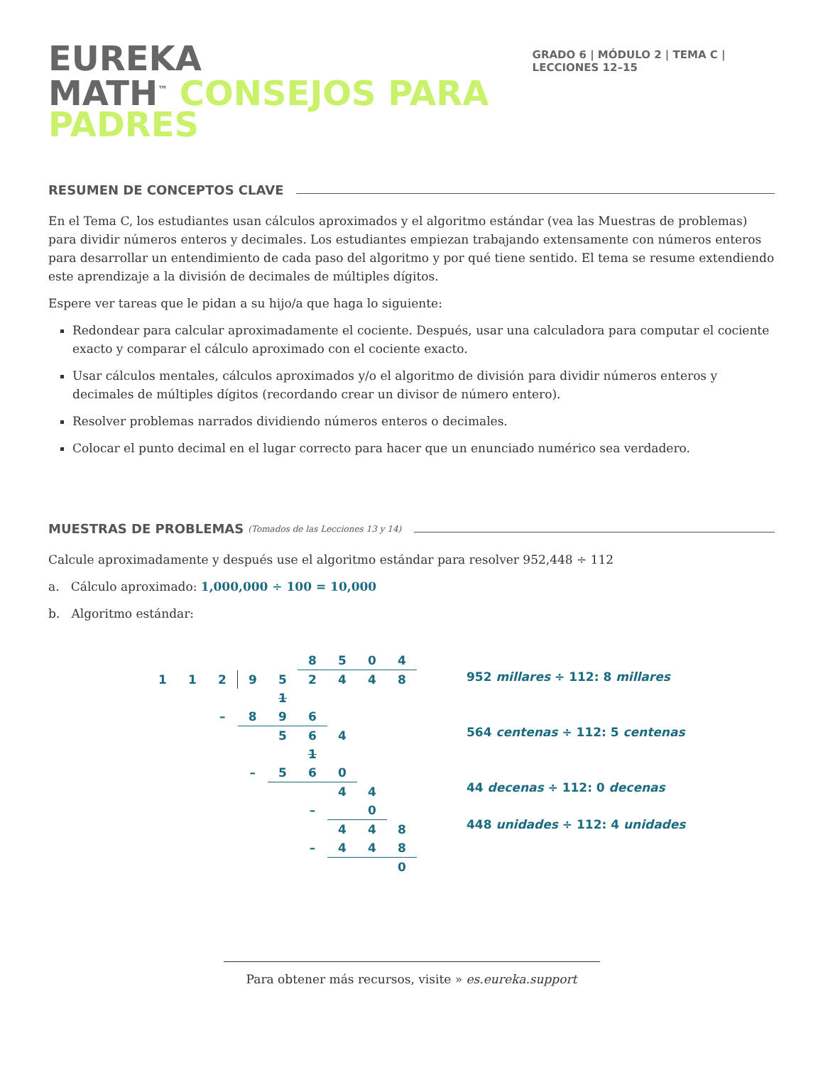EUREKA
MATH<sup>™</sup> CONSEJOS PARA PADRES
GRADO 6 | MÓDULO 2 | TEMA C | LECCIONES 12–15
RESUMEN DE CONCEPTOS CLAVE
En el Tema C, los estudiantes usan cálculos aproximados y el algoritmo estándar (vea las Muestras de problemas) para dividir números enteros y decimales. Los estudiantes empiezan trabajando extensamente con números enteros para desarrollar un entendimiento de cada paso del algoritmo y por qué tiene sentido. El tema se resume extendiendo este aprendizaje a la división de decimales de múltiples dígitos.
Espere ver tareas que le pidan a su hijo/a que haga lo siguiente:
Redondear para calcular aproximadamente el cociente. Después, usar una calculadora para computar el cociente exacto y comparar el cálculo aproximado con el cociente exacto.
Usar cálculos mentales, cálculos aproximados y/o el algoritmo de división para dividir números enteros y decimales de múltiples dígitos (recordando crear un divisor de número entero).
Resolver problemas narrados dividiendo números enteros o decimales.
Colocar el punto decimal en el lugar correcto para hacer que un enunciado numérico sea verdadero.
MUESTRAS DE PROBLEMAS (Tomados de las Lecciones 13 y 14)
Calcule aproximadamente y después use el algoritmo estándar para resolver 952,448 ÷ 112
a. Cálculo aproximado: 1,000,000 ÷ 100 = 10,000
b. Algoritmo estándar:
| | | | | | 8 | 5 | 0 | 4 |
| 1 | 1 | 2 | 9 | 5 | 2 | 4 | 4 | 8 |
| | | | | 1 | | | | |
| | | – | 8 | 9 | 6 | | | |
| | | | | 5 | 6 | 4 | | |
| | | | | | 1 | | | |
| | | | – | 5 | 6 | 0 | | |
| | | | | | | 4 | 4 | |
| | | | | | – | | 0 | |
| | | | | | | 4 | 4 | 8 |
| | | | | | – | 4 | 4 | 8 |
| | | | | | | | | 0 |
952 millares ÷ 112: 8 millares
564 centenas ÷ 112: 5 centenas
44 decenas ÷ 112: 0 decenas
448 unidades ÷ 112: 4 unidades
Para obtener más recursos, visite » es.eureka.support